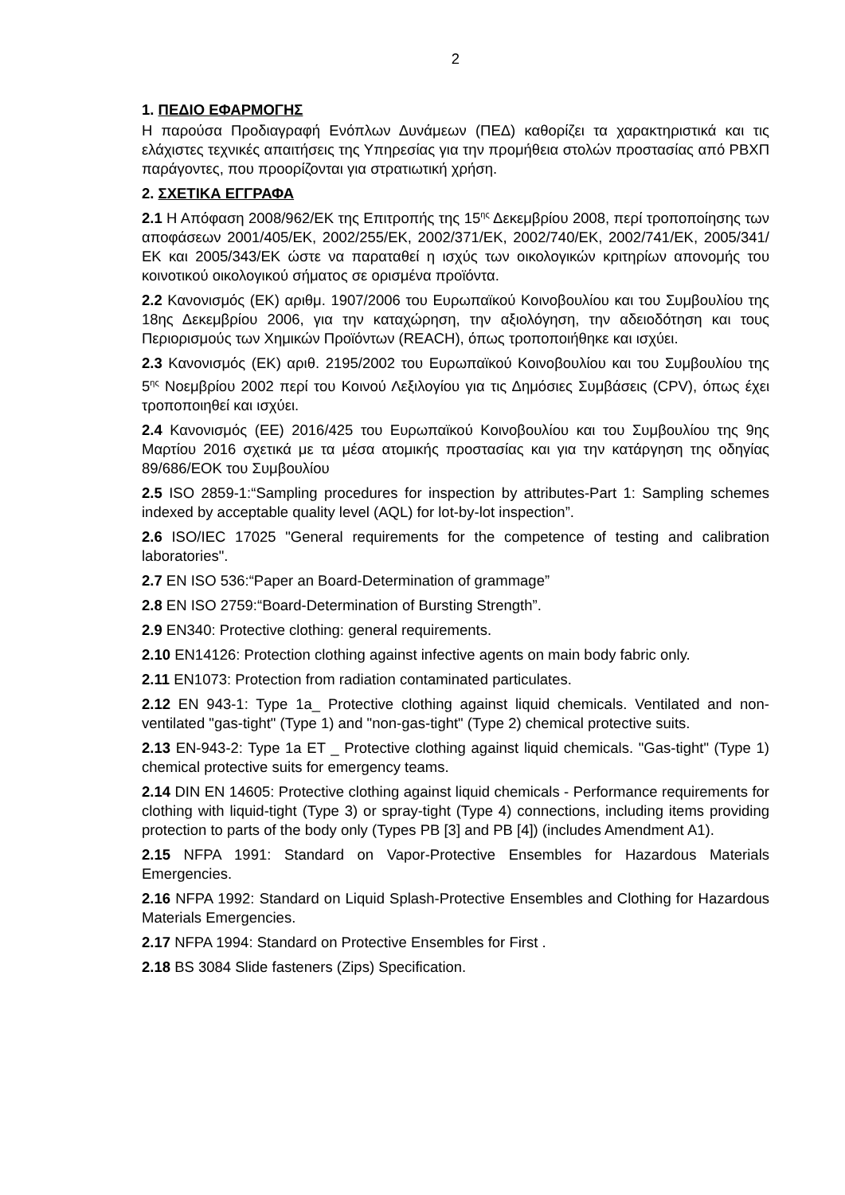2
1. ΠΕΔΙΟ ΕΦΑΡΜΟΓΗΣ
Η παρούσα Προδιαγραφή Ενόπλων Δυνάμεων (ΠΕΔ) καθορίζει τα χαρακτηριστικά και τις ελάχιστες τεχνικές απαιτήσεις της Υπηρεσίας για την προμήθεια στολών προστασίας από ΡΒΧΠ παράγοντες, που προορίζονται για στρατιωτική χρήση.
2. ΣΧΕΤΙΚΑ ΕΓΓΡΑΦΑ
2.1 Η Απόφαση 2008/962/ΕΚ της Επιτροπής της 15<sup>ης</sup> Δεκεμβρίου 2008, περί τροποποίησης των αποφάσεων 2001/405/ΕΚ, 2002/255/ΕΚ, 2002/371/ΕΚ, 2002/740/ΕΚ, 2002/741/ΕΚ, 2005/341/ΕΚ και 2005/343/ΕΚ ώστε να παραταθεί η ισχύς των οικολογικών κριτηρίων απονομής του κοινοτικού οικολογικού σήματος σε ορισμένα προϊόντα.
2.2 Κανονισμός (ΕΚ) αριθμ. 1907/2006 του Ευρωπαϊκού Κοινοβουλίου και του Συμβουλίου της 18ης Δεκεμβρίου 2006, για την καταχώρηση, την αξιολόγηση, την αδειοδότηση και τους Περιορισμούς των Χημικών Προϊόντων (REACH), όπως τροποποιήθηκε και ισχύει.
2.3 Κανονισμός (ΕΚ) αριθ. 2195/2002 του Ευρωπαϊκού Κοινοβουλίου και του Συμβουλίου της 5<sup>ης</sup> Νοεμβρίου 2002 περί του Κοινού Λεξιλογίου για τις Δημόσιες Συμβάσεις (CPV), όπως έχει τροποποιηθεί και ισχύει.
2.4 Κανονισμός (ΕΕ) 2016/425 του Ευρωπαϊκού Κοινοβουλίου και του Συμβουλίου της 9ης Μαρτίου 2016 σχετικά με τα μέσα ατομικής προστασίας και για την κατάργηση της οδηγίας 89/686/ΕΟΚ του Συμβουλίου
2.5 ISO 2859-1:“Sampling procedures for inspection by attributes-Part 1: Sampling schemes indexed by acceptable quality level (AQL) for lot-by-lot inspection”.
2.6 ISO/IEC 17025 "General requirements for the competence of testing and calibration laboratories".
2.7 EN ISO 536:“Paper an Board-Determination of grammage”
2.8 EN ISO 2759:“Board-Determination of Bursting Strength”.
2.9 EN340: Protective clothing: general requirements.
2.10 EN14126: Protection clothing against infective agents on main body fabric only.
2.11 EN1073: Protection from radiation contaminated particulates.
2.12 EN 943-1: Type 1a_ Protective clothing against liquid chemicals. Ventilated and non-ventilated "gas-tight" (Type 1) and "non-gas-tight" (Type 2) chemical protective suits.
2.13 EN-943-2: Type 1a ET _ Protective clothing against liquid chemicals. "Gas-tight" (Type 1) chemical protective suits for emergency teams.
2.14 DIN EN 14605: Protective clothing against liquid chemicals - Performance requirements for clothing with liquid-tight (Type 3) or spray-tight (Type 4) connections, including items providing protection to parts of the body only (Types PB [3] and PB [4]) (includes Amendment A1).
2.15 NFPA 1991: Standard on Vapor-Protective Ensembles for Hazardous Materials Emergencies.
2.16 NFPA 1992: Standard on Liquid Splash-Protective Ensembles and Clothing for Hazardous Materials Emergencies.
2.17 NFPA 1994: Standard on Protective Ensembles for First .
2.18 BS 3084 Slide fasteners (Zips) Specification.